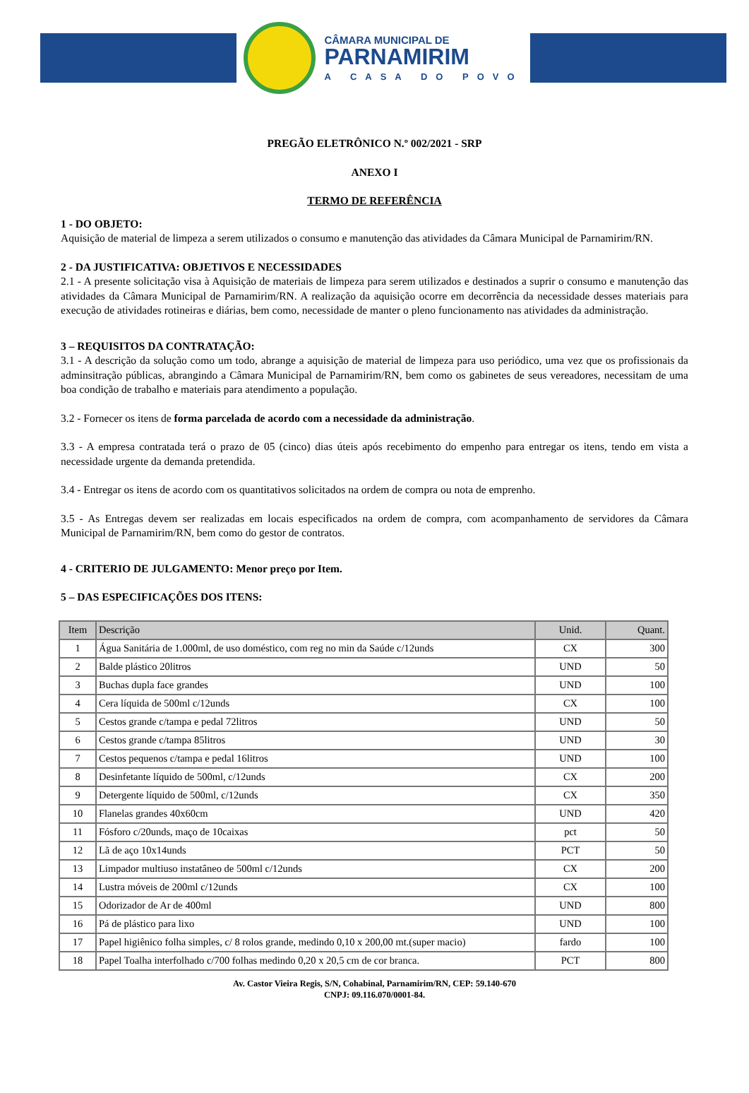CÂMARA MUNICIPAL DE
PARNAMIRIM
A CASA DO POVO
PREGÃO ELETRÔNICO N.º 002/2021 - SRP
ANEXO I
TERMO DE REFERÊNCIA
1 - DO OBJETO:
Aquisição de material de limpeza a serem utilizados o consumo e manutenção das atividades da Câmara Municipal de Parnamirim/RN.
2 - DA JUSTIFICATIVA: OBJETIVOS E NECESSIDADES
2.1 - A presente solicitação visa à Aquisição de materiais de limpeza para serem utilizados e destinados a suprir o consumo e manutenção das atividades da Câmara Municipal de Parnamirim/RN. A realização da aquisição ocorre em decorrência da necessidade desses materiais para execução de atividades rotineiras e diárias, bem como, necessidade de manter o pleno funcionamento nas atividades da administração.
3 – REQUISITOS DA CONTRATAÇÃO:
3.1 - A descrição da solução como um todo, abrange a aquisição de material de limpeza para uso periódico, uma vez que os profissionais da adminsitração públicas, abrangindo a Câmara Municipal de Parnamirim/RN, bem como os gabinetes de seus vereadores, necessitam de uma boa condição de trabalho e materiais para atendimento a população.
3.2 - Fornecer os itens de forma parcelada de acordo com a necessidade da administração.
3.3 - A empresa contratada terá o prazo de 05 (cinco) dias úteis após recebimento do empenho para entregar os itens, tendo em vista a necessidade urgente da demanda pretendida.
3.4 - Entregar os itens de acordo com os quantitativos solicitados na ordem de compra ou nota de emprenho.
3.5 - As Entregas devem ser realizadas em locais especificados na ordem de compra, com acompanhamento de servidores da Câmara Municipal de Parnamirim/RN, bem como do gestor de contratos.
4 - CRITERIO DE JULGAMENTO: Menor preço por Item.
5 – DAS ESPECIFICAÇÕES DOS ITENS:
| Item | Descrição | Unid. | Quant. |
| --- | --- | --- | --- |
| 1 | Água Sanitária de 1.000ml, de uso doméstico, com reg no min da Saúde c/12unds | CX | 300 |
| 2 | Balde plástico 20litros | UND | 50 |
| 3 | Buchas dupla face grandes | UND | 100 |
| 4 | Cera líquida de 500ml c/12unds | CX | 100 |
| 5 | Cestos grande c/tampa e pedal 72litros | UND | 50 |
| 6 | Cestos grande c/tampa 85litros | UND | 30 |
| 7 | Cestos pequenos c/tampa e pedal 16litros | UND | 100 |
| 8 | Desinfetante líquido de 500ml, c/12unds | CX | 200 |
| 9 | Detergente líquido de 500ml, c/12unds | CX | 350 |
| 10 | Flanelas grandes 40x60cm | UND | 420 |
| 11 | Fósforo c/20unds, maço de 10caixas | pct | 50 |
| 12 | Lã de aço 10x14unds | PCT | 50 |
| 13 | Limpador multiuso instatâneo de 500ml c/12unds | CX | 200 |
| 14 | Lustra móveis de 200ml c/12unds | CX | 100 |
| 15 | Odorizador de Ar de 400ml | UND | 800 |
| 16 | Pá de plástico para lixo | UND | 100 |
| 17 | Papel higiênico folha simples, c/ 8 rolos grande, medindo 0,10 x 200,00 mt.(super macio) | fardo | 100 |
| 18 | Papel Toalha interfolhado c/700 folhas medindo 0,20 x 20,5 cm de cor branca. | PCT | 800 |
Av. Castor Vieira Regis, S/N, Cohabinal, Parnamirim/RN, CEP: 59.140-670
CNPJ: 09.116.070/0001-84.